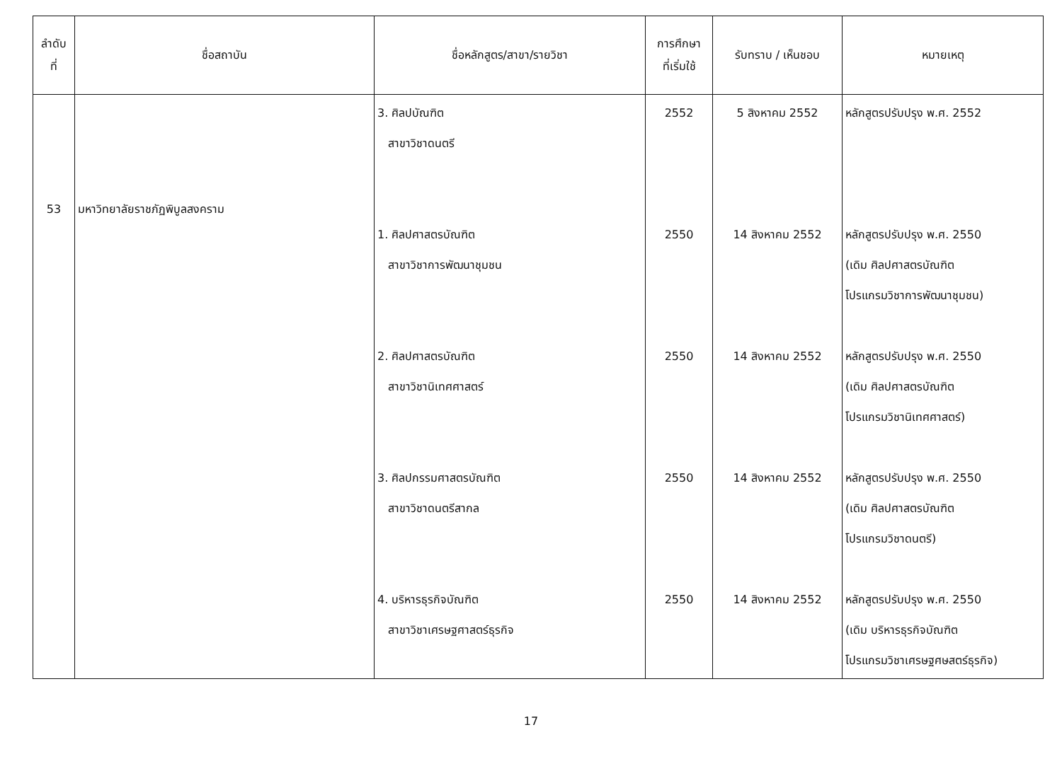| ลำดับ ที่ | ชื่อสถาบัน | ชื่อหลักสูตร/สาขา/รายวิชา | การศึกษา ที่เริ่มใช้ | รับทราบ / เห็นชอบ | หมายเหตุ |
| --- | --- | --- | --- | --- | --- |
| 53 | มหาวิทยาลัยราชภัฏพิบูลสงคราม | 3. ศิลปบัณฑิต สาขาวิชาดนตรี 1. ศิลปศาสตรบัณฑิต สาขาวิชาการพัฒนาชุมชน 2. ศิลปศาสตรบัณฑิต สาขาวิชานิเทศศาสตร์ 3. ศิลปกรรมศาสตรบัณฑิต สาขาวิชาดนตรีสากล 4. บริหารธุรกิจบัณฑิต สาขาวิชาเศรษฐศาสตร์ธุรกิจ | 2552 2550 2550 2550 2550 | 5 สิงหาคม 2552 14 สิงหาคม 2552 14 สิงหาคม 2552 14 สิงหาคม 2552 14 สิงหาคม 2552 | หลักสูตรปรับปรุง พ.ศ. 2552 หลักสูตรปรับปรุง พ.ศ. 2550 (เดิม ศิลปศาสตรบัณฑิต โปรแกรมวิชาการพัฒนาชุมชน) หลักสูตรปรับปรุง พ.ศ. 2550 (เดิม ศิลปศาสตรบัณฑิต โปรแกรมวิชานิเทศศาสตร์) หลักสูตรปรับปรุง พ.ศ. 2550 (เดิม ศิลปศาสตรบัณฑิต โปรแกรมวิชาดนตรี) หลักสูตรปรับปรุง พ.ศ. 2550 (เดิม บริหารธุรกิจบัณฑิต โปรแกรมวิชาเศรษฐศษสตร์ธุรกิจ) |
17